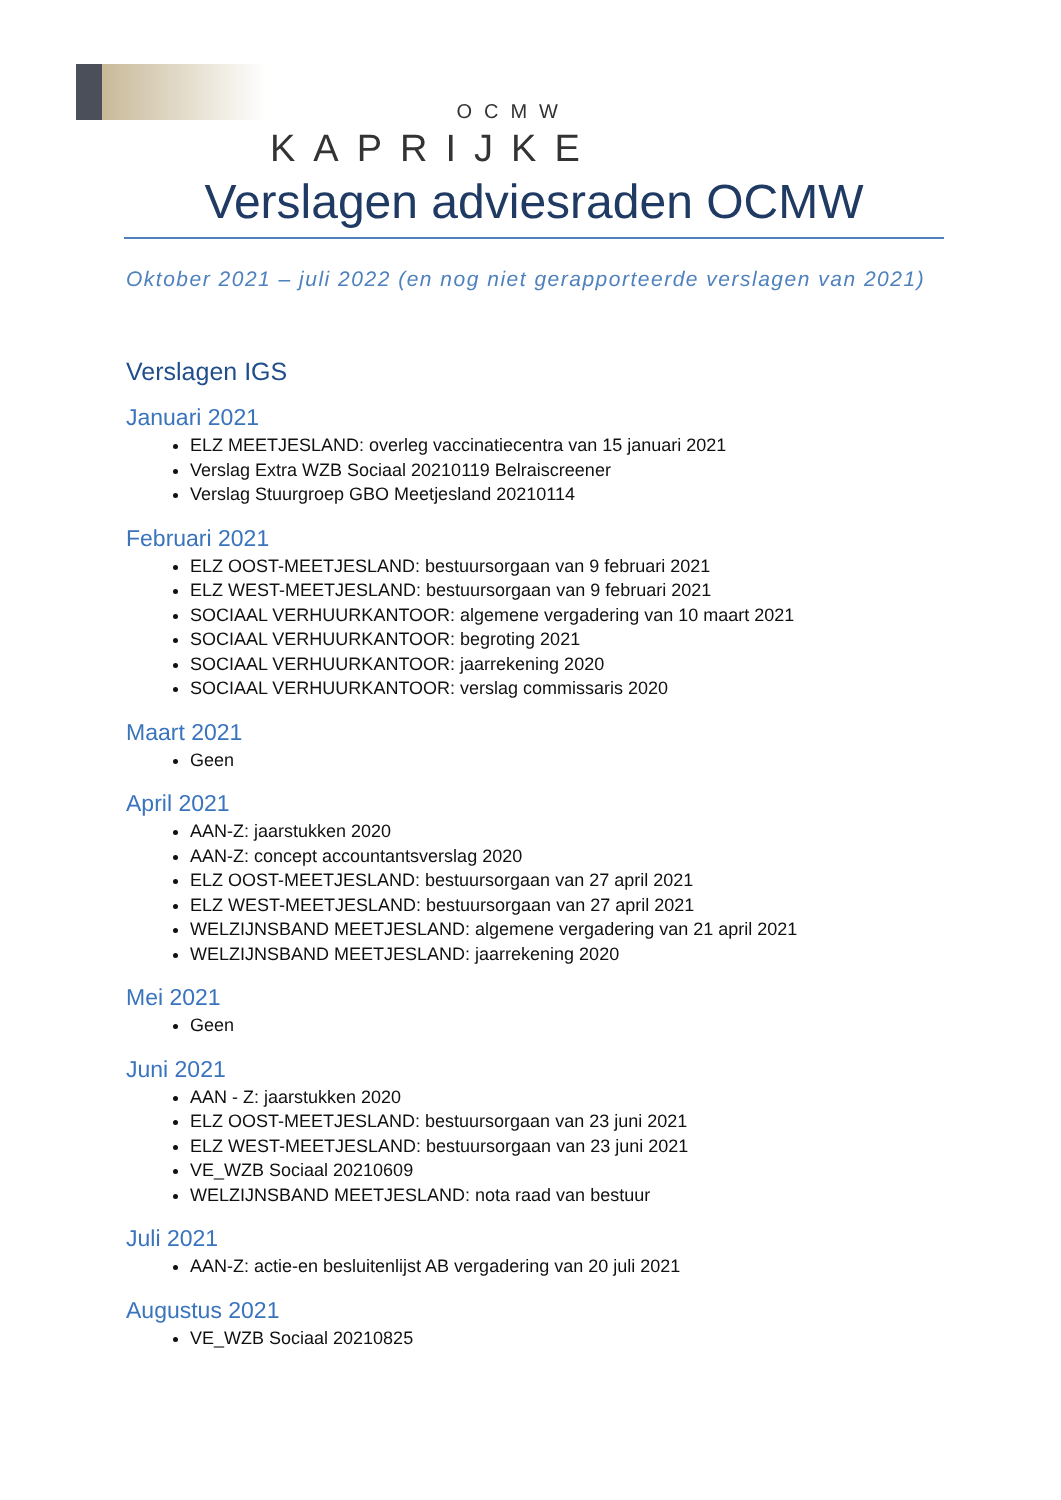OCMW
KAPRIJKE
Verslagen adviesraden OCMW
Oktober 2021 – juli 2022 (en nog niet gerapporteerde verslagen van 2021)
Verslagen IGS
Januari 2021
ELZ MEETJESLAND: overleg vaccinatiecentra van 15 januari 2021
Verslag Extra WZB Sociaal 20210119 Belraiscreener
Verslag Stuurgroep GBO Meetjesland 20210114
Februari 2021
ELZ OOST-MEETJESLAND: bestuursorgaan van 9 februari 2021
ELZ WEST-MEETJESLAND: bestuursorgaan van 9 februari 2021
SOCIAAL VERHUURKANTOOR: algemene vergadering van 10 maart 2021
SOCIAAL VERHUURKANTOOR: begroting 2021
SOCIAAL VERHUURKANTOOR: jaarrekening 2020
SOCIAAL VERHUURKANTOOR: verslag commissaris 2020
Maart 2021
Geen
April 2021
AAN-Z: jaarstukken 2020
AAN-Z: concept accountantsverslag 2020
ELZ OOST-MEETJESLAND: bestuursorgaan van 27 april 2021
ELZ WEST-MEETJESLAND: bestuursorgaan van 27 april 2021
WELZIJNSBAND MEETJESLAND: algemene vergadering van 21 april 2021
WELZIJNSBAND MEETJESLAND: jaarrekening 2020
Mei 2021
Geen
Juni 2021
AAN - Z: jaarstukken 2020
ELZ OOST-MEETJESLAND: bestuursorgaan van 23 juni 2021
ELZ WEST-MEETJESLAND: bestuursorgaan van 23 juni 2021
VE_WZB Sociaal 20210609
WELZIJNSBAND MEETJESLAND: nota raad van bestuur
Juli 2021
AAN-Z: actie-en besluitenlijst AB vergadering van 20 juli 2021
Augustus 2021
VE_WZB Sociaal 20210825